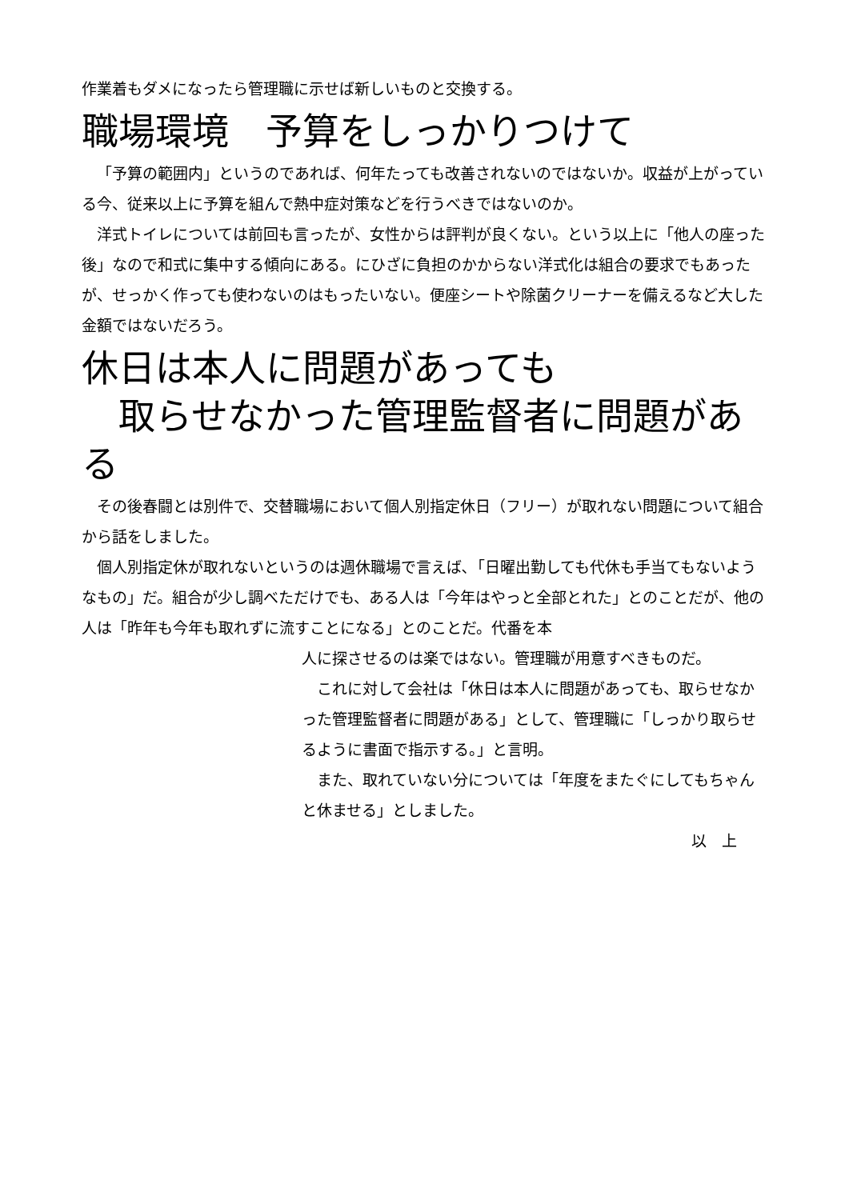作業着もダメになったら管理職に示せば新しいものと交換する。
職場環境　予算をしっかりつけて
「予算の範囲内」というのであれば、何年たっても改善されないのではないか。収益が上がっている今、従来以上に予算を組んで熱中症対策などを行うべきではないのか。
洋式トイレについては前回も言ったが、女性からは評判が良くない。という以上に「他人の座った後」なので和式に集中する傾向にある。にひざに負担のかからない洋式化は組合の要求でもあったが、せっかく作っても使わないのはもったいない。便座シートや除菌クリーナーを備えるなど大した金額ではないだろう。
休日は本人に問題があっても
　取らせなかった管理監督者に問題がある
その後春闘とは別件で、交替職場において個人別指定休日（フリー）が取れない問題について組合から話をしました。
個人別指定休が取れないというのは週休職場で言えば､「日曜出勤しても代休も手当てもないようなもの」だ。組合が少し調べただけでも、ある人は「今年はやっと全部とれた」とのことだが、他の人は「昨年も今年も取れずに流すことになる」とのことだ。代番を本
人に探させるのは楽ではない。管理職が用意すべきものだ。
これに対して会社は「休日は本人に問題があっても、取らせなかった管理監督者に問題がある」として、管理職に「しっかり取らせるように書面で指示する。」と言明。
また、取れていない分については「年度をまたぐにしてもちゃんと休ませる」としました。
以　上